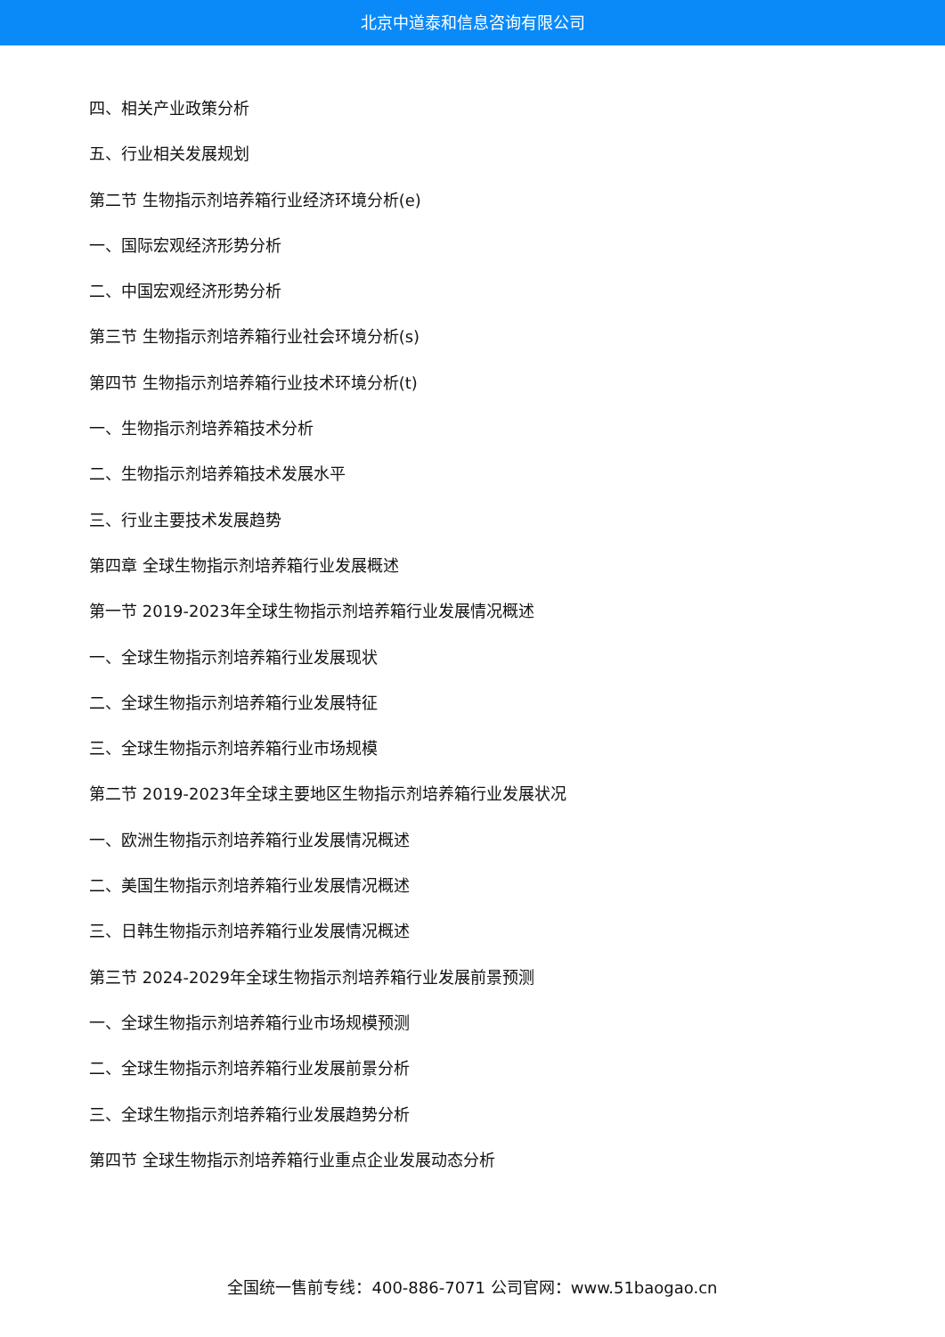北京中道泰和信息咨询有限公司
四、相关产业政策分析
五、行业相关发展规划
第二节 生物指示剂培养箱行业经济环境分析(e)
一、国际宏观经济形势分析
二、中国宏观经济形势分析
第三节 生物指示剂培养箱行业社会环境分析(s)
第四节 生物指示剂培养箱行业技术环境分析(t)
一、生物指示剂培养箱技术分析
二、生物指示剂培养箱技术发展水平
三、行业主要技术发展趋势
第四章 全球生物指示剂培养箱行业发展概述
第一节 2019-2023年全球生物指示剂培养箱行业发展情况概述
一、全球生物指示剂培养箱行业发展现状
二、全球生物指示剂培养箱行业发展特征
三、全球生物指示剂培养箱行业市场规模
第二节 2019-2023年全球主要地区生物指示剂培养箱行业发展状况
一、欧洲生物指示剂培养箱行业发展情况概述
二、美国生物指示剂培养箱行业发展情况概述
三、日韩生物指示剂培养箱行业发展情况概述
第三节 2024-2029年全球生物指示剂培养箱行业发展前景预测
一、全球生物指示剂培养箱行业市场规模预测
二、全球生物指示剂培养箱行业发展前景分析
三、全球生物指示剂培养箱行业发展趋势分析
第四节 全球生物指示剂培养箱行业重点企业发展动态分析
全国统一售前专线：400-886-7071 公司官网：www.51baogao.cn